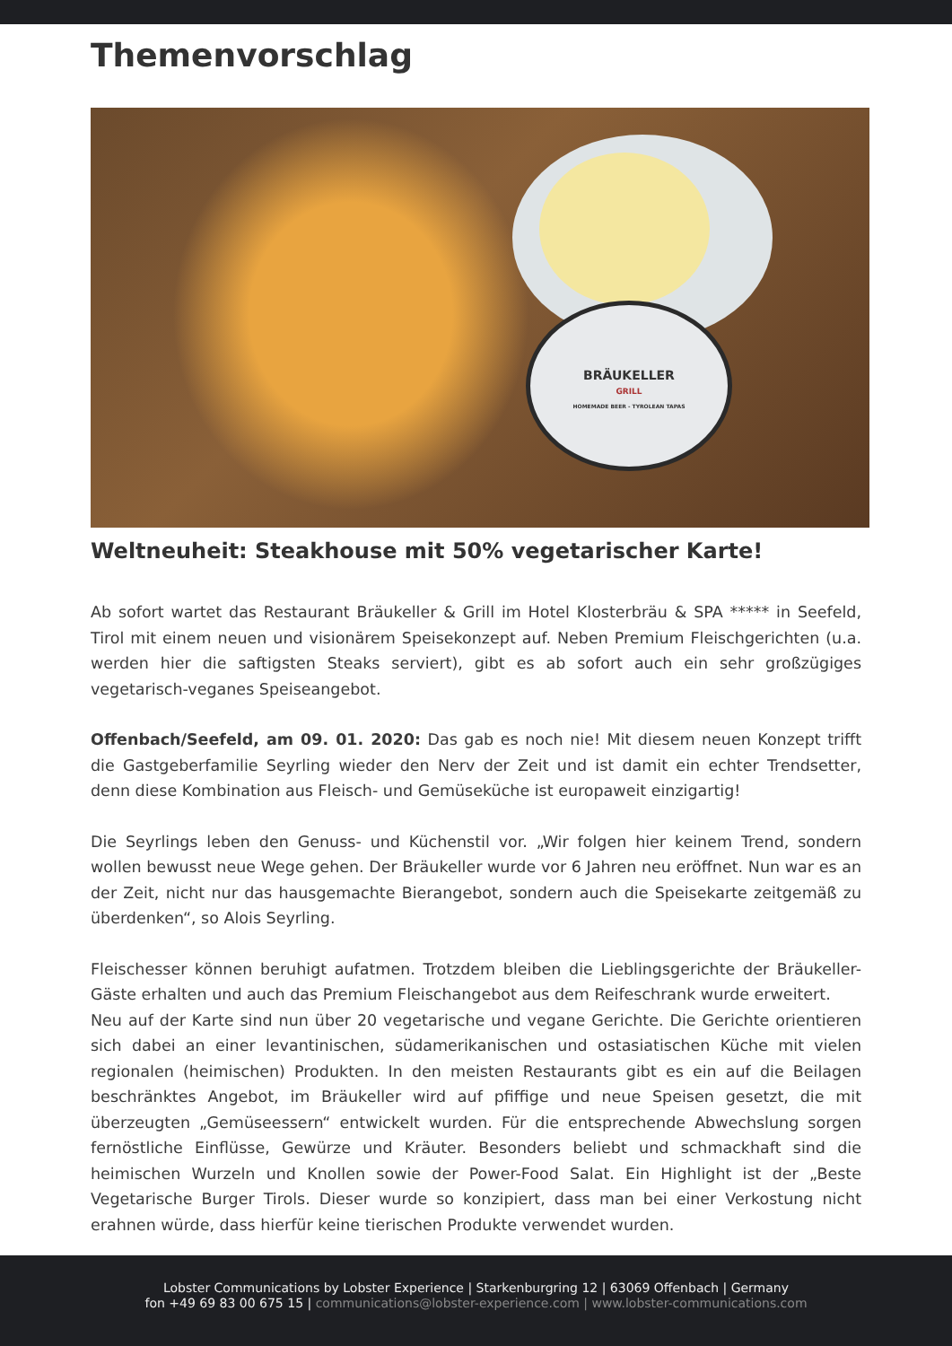Themenvorschlag
BRÄUKELLER
GRILL
HOMEMADE BEER - TYROLEAN TAPAS
Weltneuheit: Steakhouse mit 50% vegetarischer Karte!
Ab sofort wartet das Restaurant Bräukeller & Grill im Hotel Klosterbräu & SPA ***** in Seefeld, Tirol mit einem neuen und visionärem Speisekonzept auf. Neben Premium Fleischgerichten (u.a. werden hier die saftigsten Steaks serviert), gibt es ab sofort auch ein sehr großzügiges vegetarisch-veganes Speiseangebot.
Offenbach/Seefeld, am 09. 01. 2020: Das gab es noch nie! Mit diesem neuen Konzept trifft die Gastgeberfamilie Seyrling wieder den Nerv der Zeit und ist damit ein echter Trendsetter, denn diese Kombination aus Fleisch- und Gemüseküche ist europaweit einzigartig!
Die Seyrlings leben den Genuss- und Küchenstil vor. „Wir folgen hier keinem Trend, sondern wollen bewusst neue Wege gehen. Der Bräukeller wurde vor 6 Jahren neu eröffnet. Nun war es an der Zeit, nicht nur das hausgemachte Bierangebot, sondern auch die Speisekarte zeitgemäß zu überdenken“, so Alois Seyrling.
Fleischesser können beruhigt aufatmen. Trotzdem bleiben die Lieblingsgerichte der Bräukeller-Gäste erhalten und auch das Premium Fleischangebot aus dem Reifeschrank wurde erweitert.
Neu auf der Karte sind nun über 20 vegetarische und vegane Gerichte. Die Gerichte orientieren sich dabei an einer levantinischen, südamerikanischen und ostasiatischen Küche mit vielen regionalen (heimischen) Produkten. In den meisten Restaurants gibt es ein auf die Beilagen beschränktes Angebot, im Bräukeller wird auf pfiffige und neue Speisen gesetzt, die mit überzeugten „Gemüseessern“ entwickelt wurden. Für die entsprechende Abwechslung sorgen fernöstliche Einflüsse, Gewürze und Kräuter. Besonders beliebt und schmackhaft sind die heimischen Wurzeln und Knollen sowie der Power-Food Salat. Ein Highlight ist der „Beste Vegetarische Burger Tirols. Dieser wurde so konzipiert, dass man bei einer Verkostung nicht erahnen würde, dass hierfür keine tierischen Produkte verwendet wurden.
Lobster Communications by Lobster Experience | Starkenburgring 12 | 63069 Offenbach | Germany
fon +49 69 83 00 675 15 | communications@lobster-experience.com | www.lobster-communications.com